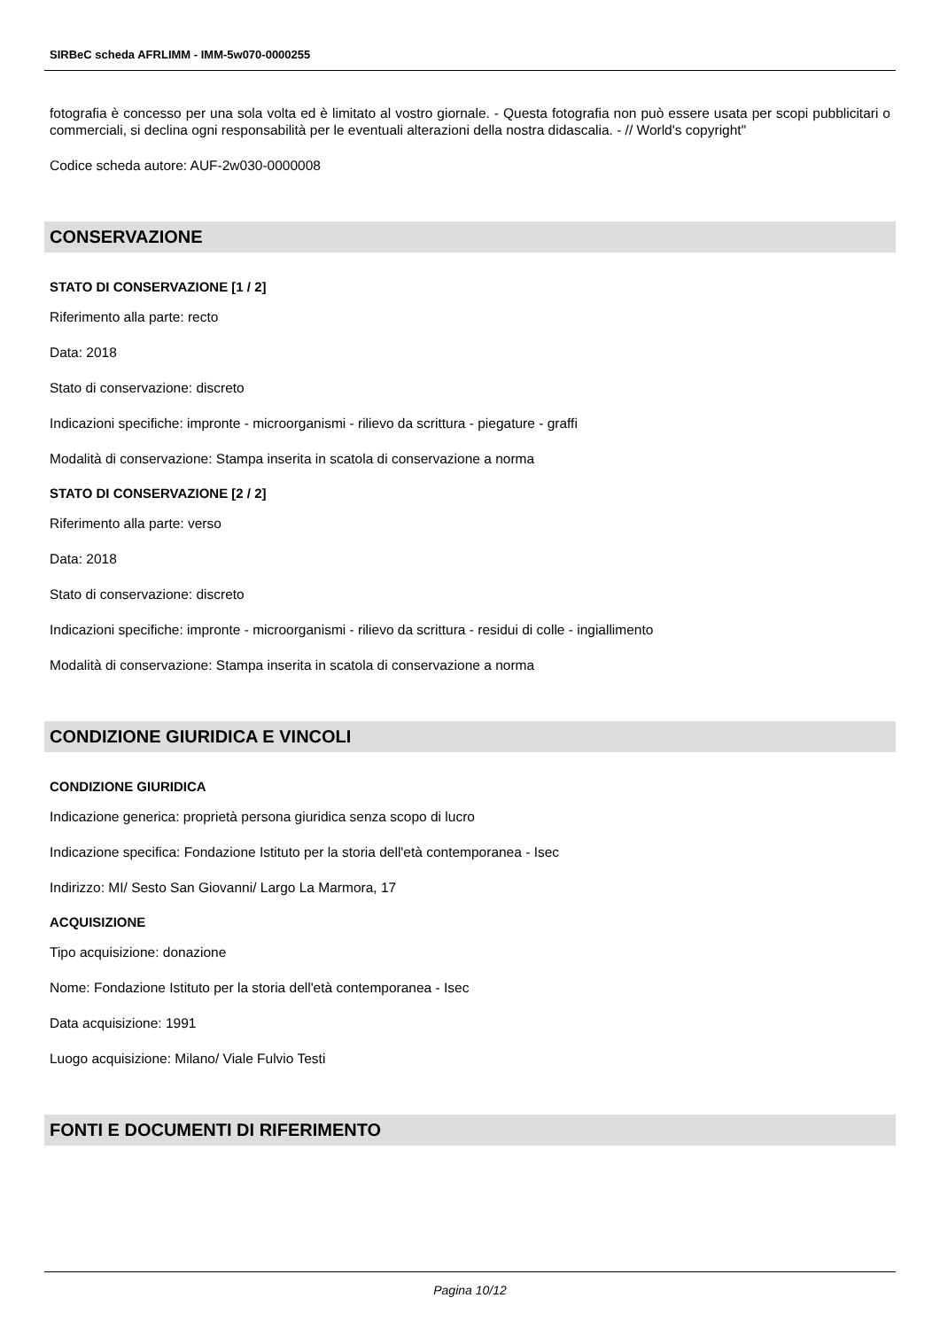SIRBeC scheda AFRLIMM - IMM-5w070-0000255
fotografia è concesso per una sola volta ed è limitato al vostro giornale. - Questa fotografia non può essere usata per scopi pubblicitari o commerciali, si declina ogni responsabilità per le eventuali alterazioni della nostra didascalia. - // World's copyright"
Codice scheda autore: AUF-2w030-0000008
CONSERVAZIONE
STATO DI CONSERVAZIONE [1 / 2]
Riferimento alla parte: recto
Data: 2018
Stato di conservazione: discreto
Indicazioni specifiche: impronte - microorganismi - rilievo da scrittura - piegature - graffi
Modalità di conservazione: Stampa inserita in scatola di conservazione a norma
STATO DI CONSERVAZIONE [2 / 2]
Riferimento alla parte: verso
Data: 2018
Stato di conservazione: discreto
Indicazioni specifiche: impronte - microorganismi - rilievo da scrittura - residui di colle - ingiallimento
Modalità di conservazione: Stampa inserita in scatola di conservazione a norma
CONDIZIONE GIURIDICA E VINCOLI
CONDIZIONE GIURIDICA
Indicazione generica: proprietà persona giuridica senza scopo di lucro
Indicazione specifica: Fondazione Istituto per la storia dell'età contemporanea - Isec
Indirizzo: MI/ Sesto San Giovanni/ Largo La Marmora, 17
ACQUISIZIONE
Tipo acquisizione: donazione
Nome: Fondazione Istituto per la storia dell'età contemporanea - Isec
Data acquisizione: 1991
Luogo acquisizione: Milano/ Viale Fulvio Testi
FONTI E DOCUMENTI DI RIFERIMENTO
Pagina 10/12